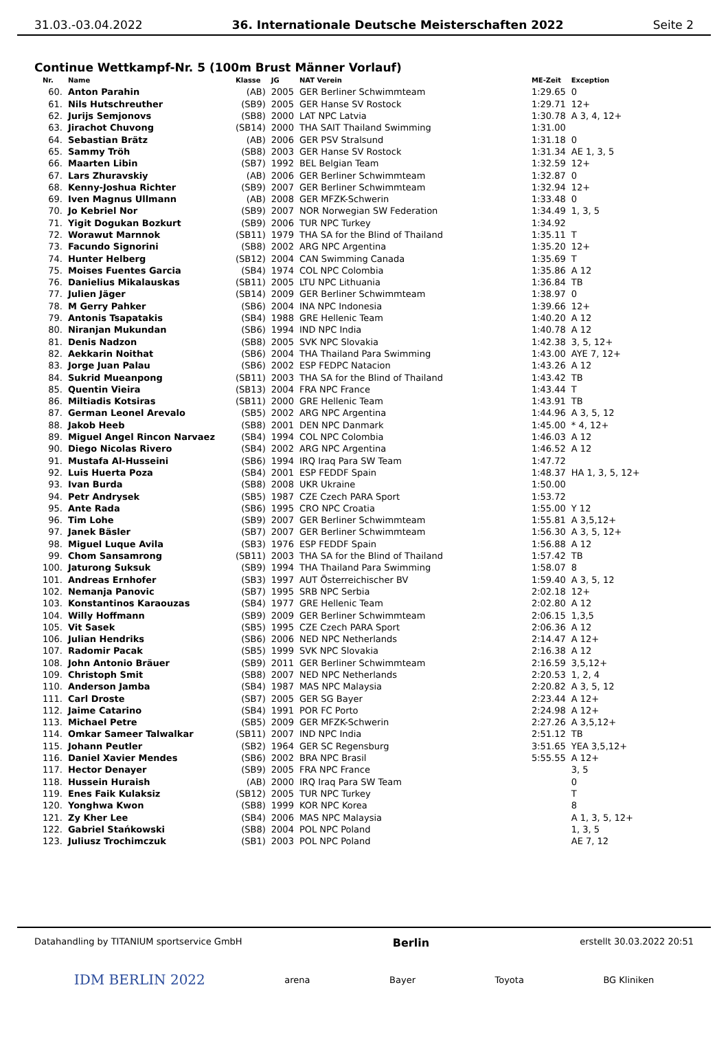31.03.-03.04.2022 36. Internationale Deutsche Meisterschaften 2022 Seite 2
Continue Wettkampf-Nr. 5 (100m Brust Männer Vorlauf)
| Nr. | Name | Klasse | JG | NAT Verein | ME-Zeit | Exception |
| --- | --- | --- | --- | --- | --- | --- |
| 60. | Anton Parahin | (AB) | 2005 | GER Berliner Schwimmteam | 1:29.65 | 0 |
| 61. | Nils Hutschreuther | (SB9) | 2005 | GER Hanse SV Rostock | 1:29.71 | 12+ |
| 62. | Jurijs Semjonovs | (SB8) | 2000 | LAT NPC Latvia | 1:30.78 | A 3, 4, 12+ |
| 63. | Jirachot Chuvong | (SB14) | 2000 | THA SAIT Thailand Swimming | 1:31.00 | |
| 64. | Sebastian Brätz | (AB) | 2006 | GER PSV Stralsund | 1:31.18 | 0 |
| 65. | Sammy Tröh | (SB8) | 2003 | GER Hanse SV Rostock | 1:31.34 | AE 1, 3, 5 |
| 66. | Maarten Libin | (SB7) | 1992 | BEL Belgian Team | 1:32.59 | 12+ |
| 67. | Lars Zhuravskiy | (AB) | 2006 | GER Berliner Schwimmteam | 1:32.87 | 0 |
| 68. | Kenny-Joshua Richter | (SB9) | 2007 | GER Berliner Schwimmteam | 1:32.94 | 12+ |
| 69. | Iven Magnus Ullmann | (AB) | 2008 | GER MFZK-Schwerin | 1:33.48 | 0 |
| 70. | Jo Kebriel Nor | (SB9) | 2007 | NOR Norwegian SW Federation | 1:34.49 | 1, 3, 5 |
| 71. | Yigit Dogukan Bozkurt | (SB9) | 2006 | TUR NPC Turkey | 1:34.92 | |
| 72. | Worawut Marnnok | (SB11) | 1979 | THA SA for the Blind of Thailand | 1:35.11 | T |
| 73. | Facundo Signorini | (SB8) | 2002 | ARG NPC Argentina | 1:35.20 | 12+ |
| 74. | Hunter Helberg | (SB12) | 2004 | CAN Swimming Canada | 1:35.69 | T |
| 75. | Moises Fuentes Garcia | (SB4) | 1974 | COL NPC Colombia | 1:35.86 | A 12 |
| 76. | Danielius Mikalauskas | (SB11) | 2005 | LTU NPC Lithuania | 1:36.84 | TB |
| 77. | Julien Jäger | (SB14) | 2009 | GER Berliner Schwimmteam | 1:38.97 | 0 |
| 78. | M Gerry Pahker | (SB6) | 2004 | INA NPC Indonesia | 1:39.66 | 12+ |
| 79. | Antonis Tsapatakis | (SB4) | 1988 | GRE Hellenic Team | 1:40.20 | A 12 |
| 80. | Niranjan Mukundan | (SB6) | 1994 | IND NPC India | 1:40.78 | A 12 |
| 81. | Denis Nadzon | (SB8) | 2005 | SVK NPC Slovakia | 1:42.38 | 3, 5, 12+ |
| 82. | Aekkarin Noithat | (SB6) | 2004 | THA Thailand Para Swimming | 1:43.00 | AYE 7, 12+ |
| 83. | Jorge Juan Palau | (SB6) | 2002 | ESP FEDPC Natacion | 1:43.26 | A 12 |
| 84. | Sukrid Mueanpong | (SB11) | 2003 | THA SA for the Blind of Thailand | 1:43.42 | TB |
| 85. | Quentin Vieira | (SB13) | 2004 | FRA NPC France | 1:43.44 | T |
| 86. | Miltiadis Kotsiras | (SB11) | 2000 | GRE Hellenic Team | 1:43.91 | TB |
| 87. | German Leonel Arevalo | (SB5) | 2002 | ARG NPC Argentina | 1:44.96 | A 3, 5, 12 |
| 88. | Jakob Heeb | (SB8) | 2001 | DEN NPC Danmark | 1:45.00 | * 4, 12+ |
| 89. | Miguel Angel Rincon Narvaez | (SB4) | 1994 | COL NPC Colombia | 1:46.03 | A 12 |
| 90. | Diego Nicolas Rivero | (SB4) | 2002 | ARG NPC Argentina | 1:46.52 | A 12 |
| 91. | Mustafa Al-Husseini | (SB6) | 1994 | IRQ Iraq Para SW Team | 1:47.72 | |
| 92. | Luis Huerta Poza | (SB4) | 2001 | ESP FEDDF Spain | 1:48.37 | HA 1, 3, 5, 12+ |
| 93. | Ivan Burda | (SB8) | 2008 | UKR Ukraine | 1:50.00 | |
| 94. | Petr Andrysek | (SB5) | 1987 | CZE Czech PARA Sport | 1:53.72 | |
| 95. | Ante Rada | (SB6) | 1995 | CRO NPC Croatia | 1:55.00 | Y 12 |
| 96. | Tim Lohe | (SB9) | 2007 | GER Berliner Schwimmteam | 1:55.81 | A 3,5,12+ |
| 97. | Janek Bäsler | (SB7) | 2007 | GER Berliner Schwimmteam | 1:56.30 | A 3, 5, 12+ |
| 98. | Miguel Luque Avila | (SB3) | 1976 | ESP FEDDF Spain | 1:56.88 | A 12 |
| 99. | Chom Sansamrong | (SB11) | 2003 | THA SA for the Blind of Thailand | 1:57.42 | TB |
| 100. | Jaturong Suksuk | (SB9) | 1994 | THA Thailand Para Swimming | 1:58.07 | 8 |
| 101. | Andreas Ernhofer | (SB3) | 1997 | AUT Österreichischer BV | 1:59.40 | A 3, 5, 12 |
| 102. | Nemanja Panovic | (SB7) | 1995 | SRB NPC Serbia | 2:02.18 | 12+ |
| 103. | Konstantinos Karaouzas | (SB4) | 1977 | GRE Hellenic Team | 2:02.80 | A 12 |
| 104. | Willy Hoffmann | (SB9) | 2009 | GER Berliner Schwimmteam | 2:06.15 | 1,3,5 |
| 105. | Vit Sasek | (SB5) | 1995 | CZE Czech PARA Sport | 2:06.36 | A 12 |
| 106. | Julian Hendriks | (SB6) | 2006 | NED NPC Netherlands | 2:14.47 | A 12+ |
| 107. | Radomir Pacak | (SB5) | 1999 | SVK NPC Slovakia | 2:16.38 | A 12 |
| 108. | John Antonio Bräuer | (SB9) | 2011 | GER Berliner Schwimmteam | 2:16.59 | 3,5,12+ |
| 109. | Christoph Smit | (SB8) | 2007 | NED NPC Netherlands | 2:20.53 | 1, 2, 4 |
| 110. | Anderson Jamba | (SB4) | 1987 | MAS NPC Malaysia | 2:20.82 | A 3, 5, 12 |
| 111. | Carl Droste | (SB7) | 2005 | GER SG Bayer | 2:23.44 | A 12+ |
| 112. | Jaime Catarino | (SB4) | 1991 | POR FC Porto | 2:24.98 | A 12+ |
| 113. | Michael Petre | (SB5) | 2009 | GER MFZK-Schwerin | 2:27.26 | A 3,5,12+ |
| 114. | Omkar Sameer Talwalkar | (SB11) | 2007 | IND NPC India | 2:51.12 | TB |
| 115. | Johann Peutler | (SB2) | 1964 | GER SC Regensburg | 3:51.65 | YEA 3,5,12+ |
| 116. | Daniel Xavier Mendes | (SB6) | 2002 | BRA NPC Brasil | 5:55.55 | A 12+ |
| 117. | Hector Denayer | (SB9) | 2005 | FRA NPC France | | 3, 5 |
| 118. | Hussein Huraish | (AB) | 2000 | IRQ Iraq Para SW Team | | 0 |
| 119. | Enes Faik Kulaksiz | (SB12) | 2005 | TUR NPC Turkey | | T |
| 120. | Yonghwa Kwon | (SB8) | 1999 | KOR NPC Korea | | 8 |
| 121. | Zy Kher Lee | (SB4) | 2006 | MAS NPC Malaysia | | A 1, 3, 5, 12+ |
| 122. | Gabriel Stańkowski | (SB8) | 2004 | POL NPC Poland | | 1, 3, 5 |
| 123. | Juliusz Trochimczuk | (SB1) | 2003 | POL NPC Poland | | AE 7, 12 |
Datahandling by TITANIUM sportservice GmbH Berlin erstellt 30.03.2022 20:51
IDM BERLIN 2022 arena Bayer Toyota BG Kliniken